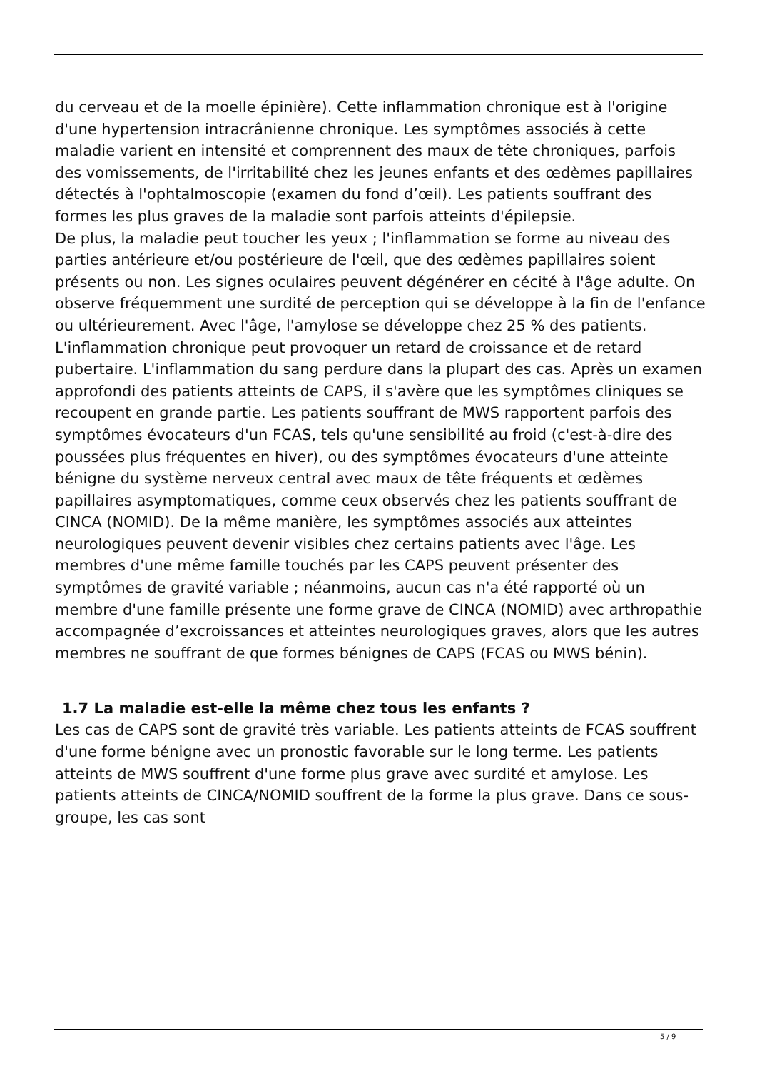du cerveau et de la moelle épinière). Cette inflammation chronique est à l'origine d'une hypertension intracrânienne chronique. Les symptômes associés à cette maladie varient en intensité et comprennent des maux de tête chroniques, parfois des vomissements, de l'irritabilité chez les jeunes enfants et des œdèmes papillaires détectés à l'ophtalmoscopie (examen du fond d’œil). Les patients souffrant des formes les plus graves de la maladie sont parfois atteints d'épilepsie.
De plus, la maladie peut toucher les yeux ; l'inflammation se forme au niveau des parties antérieure et/ou postérieure de l'œil, que des œdèmes papillaires soient présents ou non. Les signes oculaires peuvent dégénérer en cécité à l'âge adulte. On observe fréquemment une surdité de perception qui se développe à la fin de l'enfance ou ultérieurement. Avec l'âge, l'amylose se développe chez 25 % des patients. L'inflammation chronique peut provoquer un retard de croissance et de retard pubertaire. L'inflammation du sang perdure dans la plupart des cas. Après un examen approfondi des patients atteints de CAPS, il s'avère que les symptômes cliniques se recoupent en grande partie. Les patients souffrant de MWS rapportent parfois des symptômes évocateurs d'un FCAS, tels qu'une sensibilité au froid (c'est-à-dire des poussées plus fréquentes en hiver), ou des symptômes évocateurs d'une atteinte bénigne du système nerveux central avec maux de tête fréquents et œdèmes papillaires asymptomatiques, comme ceux observés chez les patients souffrant de CINCA (NOMID). De la même manière, les symptômes associés aux atteintes neurologiques peuvent devenir visibles chez certains patients avec l'âge. Les membres d'une même famille touchés par les CAPS peuvent présenter des symptômes de gravité variable ; néanmoins, aucun cas n'a été rapporté où un membre d'une famille présente une forme grave de CINCA (NOMID) avec arthropathie accompagnée d’excroissances et atteintes neurologiques graves, alors que les autres membres ne souffrant de que formes bénignes de CAPS (FCAS ou MWS bénin).
1.7 La maladie est-elle la même chez tous les enfants ?
Les cas de CAPS sont de gravité très variable. Les patients atteints de FCAS souffrent d'une forme bénigne avec un pronostic favorable sur le long terme. Les patients atteints de MWS souffrent d'une forme plus grave avec surdité et amylose. Les patients atteints de CINCA/NOMID souffrent de la forme la plus grave. Dans ce sous-groupe, les cas sont
5 / 9